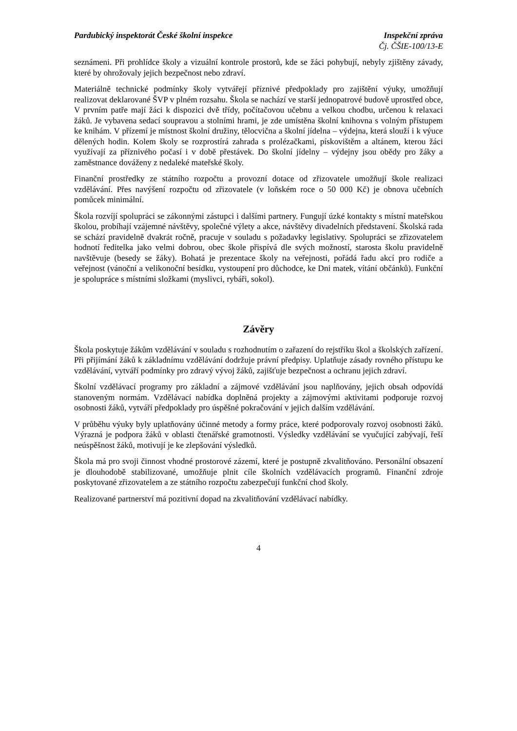Pardubický inspektorát České školní inspekce Inspekční zpráva
Čj. ČŠIE-100/13-E
seznámeni. Při prohlídce školy a vizuální kontrole prostorů, kde se žáci pohybují, nebyly zjištěny závady, které by ohrožovaly jejich bezpečnost nebo zdraví.
Materiálně technické podmínky školy vytvářejí příznivé předpoklady pro zajištění výuky, umožňují realizovat deklarované ŠVP v plném rozsahu. Škola se nachází ve starší jednopatrové budově uprostřed obce, V prvním patře mají žáci k dispozici dvě třídy, počítačovou učebnu a velkou chodbu, určenou k relaxaci žáků. Je vybavena sedací soupravou a stolními hrami, je zde umístěna školní knihovna s volným přístupem ke knihám. V přízemí je místnost školní družiny, tělocvična a školní jídelna – výdejna, která slouží i k výuce dělených hodin. Kolem školy se rozprostírá zahrada s prolézačkami, pískovištěm a altánem, kterou žáci využívají za příznivého počasí i v době přestávek. Do školní jídelny – výdejny jsou obědy pro žáky a zaměstnance dováženy z nedaleké mateřské školy.
Finanční prostředky ze státního rozpočtu a provozní dotace od zřizovatele umožňují škole realizaci vzdělávání. Přes navýšení rozpočtu od zřizovatele (v loňském roce o 50 000 Kč) je obnova učebních pomůcek minimální.
Škola rozvíjí spolupráci se zákonnými zástupci i dalšími partnery. Fungují úzké kontakty s místní mateřskou školou, probíhají vzájemné návštěvy, společné výlety a akce, návštěvy divadelních představení. Školská rada se schází pravidelně dvakrát ročně, pracuje v souladu s požadavky legislativy. Spolupráci se zřizovatelem hodnotí ředitelka jako velmi dobrou, obec škole přispívá dle svých možností, starosta školu pravidelně navštěvuje (besedy se žáky). Bohatá je prezentace školy na veřejnosti, pořádá řadu akcí pro rodiče a veřejnost (vánoční a velikonoční besídku, vystoupení pro důchodce, ke Dni matek, vítání občánků). Funkční je spolupráce s místními složkami (myslivci, rybáři, sokol).
Závěry
Škola poskytuje žákům vzdělávání v souladu s rozhodnutím o zařazení do rejstříku škol a školských zařízení. Při přijímání žáků k základnímu vzdělávání dodržuje právní předpisy. Uplatňuje zásady rovného přístupu ke vzdělávání, vytváří podmínky pro zdravý vývoj žáků, zajišťuje bezpečnost a ochranu jejich zdraví.
Školní vzdělávací programy pro základní a zájmové vzdělávání jsou naplňovány, jejich obsah odpovídá stanoveným normám. Vzdělávací nabídka doplněná projekty a zájmovými aktivitami podporuje rozvoj osobnosti žáků, vytváří předpoklady pro úspěšné pokračování v jejich dalším vzdělávání.
V průběhu výuky byly uplatňovány účinné metody a formy práce, které podporovaly rozvoj osobnosti žáků. Výrazná je podpora žáků v oblasti čtenářské gramotnosti. Výsledky vzdělávání se vyučující zabývají, řeší neúspěšnost žáků, motivují je ke zlepšování výsledků.
Škola má pro svoji činnost vhodné prostorové zázemí, které je postupně zkvalitňováno. Personální obsazení je dlouhodobě stabilizované, umožňuje plnit cíle školních vzdělávacích programů. Finanční zdroje poskytované zřizovatelem a ze státního rozpočtu zabezpečují funkční chod školy.
Realizované partnerství má pozitivní dopad na zkvalitňování vzdělávací nabídky.
4